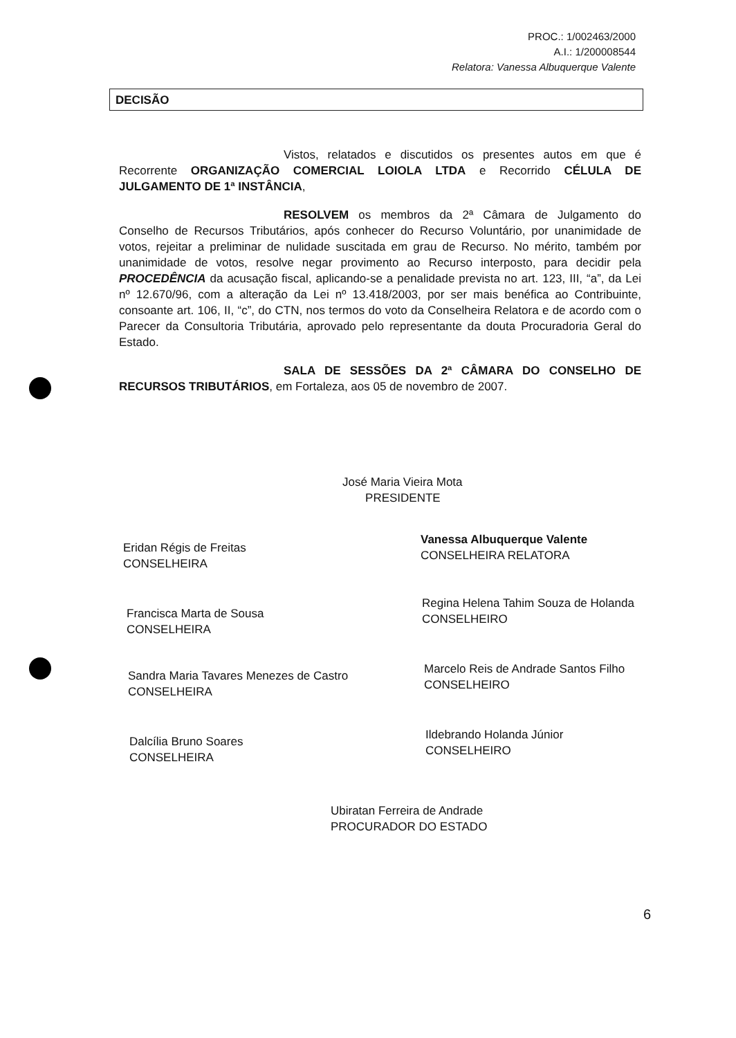PROC.: 1/002463/2000
A.I.: 1/200008544
Relatora: Vanessa Albuquerque Valente
DECISÃO
Vistos, relatados e discutidos os presentes autos em que é Recorrente ORGANIZAÇÃO COMERCIAL LOIOLA LTDA e Recorrido CÉLULA DE JULGAMENTO DE 1ª INSTÂNCIA,
RESOLVEM os membros da 2ª Câmara de Julgamento do Conselho de Recursos Tributários, após conhecer do Recurso Voluntário, por unanimidade de votos, rejeitar a preliminar de nulidade suscitada em grau de Recurso. No mérito, também por unanimidade de votos, resolve negar provimento ao Recurso interposto, para decidir pela PROCEDÊNCIA da acusação fiscal, aplicando-se a penalidade prevista no art. 123, III, “a”, da Lei nº 12.670/96, com a alteração da Lei nº 13.418/2003, por ser mais benéfica ao Contribuinte, consoante art. 106, II, “c”, do CTN, nos termos do voto da Conselheira Relatora e de acordo com o Parecer da Consultoria Tributária, aprovado pelo representante da douta Procuradoria Geral do Estado.
SALA DE SESSÕES DA 2ª CÂMARA DO CONSELHO DE RECURSOS TRIBUTÁRIOS, em Fortaleza, aos 05 de novembro de 2007.
José Maria Vieira Mota
PRESIDENTE
Eridan Régis de Freitas
CONSELHEIRA
Vanessa Albuquerque Valente
CONSELHEIRA RELATORA
Francisca Marta de Sousa
CONSELHEIRA
Regina Helena Tahim Souza de Holanda
CONSELHEIRO
Sandra Maria Tavares Menezes de Castro
CONSELHEIRA
Marcelo Reis de Andrade Santos Filho
CONSELHEIRO
Dalcília Bruno Soares
CONSELHEIRA
Ildebrando Holanda Júnior
CONSELHEIRO
Ubiratan Ferreira de Andrade
PROCURADOR DO ESTADO
6